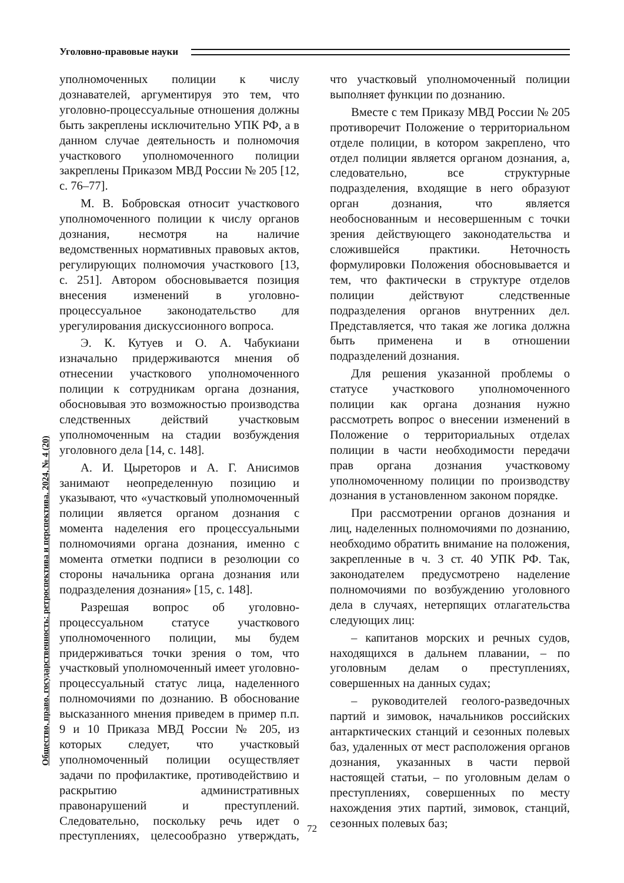Уголовно-правовые науки
Общество, право, государственность: ретроспектива и перспектива. 2024, № 4 (20)
уполномоченных полиции к числу дознавателей, аргументируя это тем, что уголовно-процессуальные отношения должны быть закреплены исключительно УПК РФ, а в данном случае деятельность и полномочия участкового уполномоченного полиции закреплены Приказом МВД России № 205 [12, с. 76–77].
М. В. Бобровская относит участкового уполномоченного полиции к числу органов дознания, несмотря на наличие ведомственных нормативных правовых актов, регулирующих полномочия участкового [13, с. 251]. Автором обосновывается позиция внесения изменений в уголовно-процессуальное законодательство для урегулирования дискуссионного вопроса.
Э. К. Кутуев и О. А. Чабукиани изначально придерживаются мнения об отнесении участкового уполномоченного полиции к сотрудникам органа дознания, обосновывая это возможностью производства следственных действий участковым уполномоченным на стадии возбуждения уголовного дела [14, с. 148].
А. И. Цыреторов и А. Г. Анисимов занимают неопределенную позицию и указывают, что «участковый уполномоченный полиции является органом дознания с момента наделения его процессуальными полномочиями органа дознания, именно с момента отметки подписи в резолюции со стороны начальника органа дознания или подразделения дознания» [15, с. 148].
Разрешая вопрос об уголовно-процессуальном статусе участкового уполномоченного полиции, мы будем придерживаться точки зрения о том, что участковый уполномоченный имеет уголовно-процессуальный статус лица, наделенного полномочиями по дознанию. В обоснование высказанного мнения приведем в пример п.п. 9 и 10 Приказа МВД России № 205, из которых следует, что участковый уполномоченный полиции осуществляет задачи по профилактике, противодействию и раскрытию административных правонарушений и преступлений. Следовательно, поскольку речь идет о преступлениях, целесообразно утверждать, что участковый уполномоченный полиции выполняет функции по дознанию.
Вместе с тем Приказу МВД России № 205 противоречит Положение о территориальном отделе полиции, в котором закреплено, что отдел полиции является органом дознания, а, следовательно, все структурные подразделения, входящие в него образуют орган дознания, что является необоснованным и несовершенным с точки зрения действующего законодательства и сложившейся практики. Неточность формулировки Положения обосновывается и тем, что фактически в структуре отделов полиции действуют следственные подразделения органов внутренних дел. Представляется, что такая же логика должна быть применена и в отношении подразделений дознания.
Для решения указанной проблемы о статусе участкового уполномоченного полиции как органа дознания нужно рассмотреть вопрос о внесении изменений в Положение о территориальных отделах полиции в части необходимости передачи прав органа дознания участковому уполномоченному полиции по производству дознания в установленном законом порядке.
При рассмотрении органов дознания и лиц, наделенных полномочиями по дознанию, необходимо обратить внимание на положения, закрепленные в ч. 3 ст. 40 УПК РФ. Так, законодателем предусмотрено наделение полномочиями по возбуждению уголовного дела в случаях, нетерпящих отлагательства следующих лиц:
– капитанов морских и речных судов, находящихся в дальнем плавании, – по уголовным делам о преступлениях, совершенных на данных судах;
– руководителей геолого-разведочных партий и зимовок, начальников российских антарктических станций и сезонных полевых баз, удаленных от мест расположения органов дознания, указанных в части первой настоящей статьи, – по уголовным делам о преступлениях, совершенных по месту нахождения этих партий, зимовок, станций, сезонных полевых баз;
72